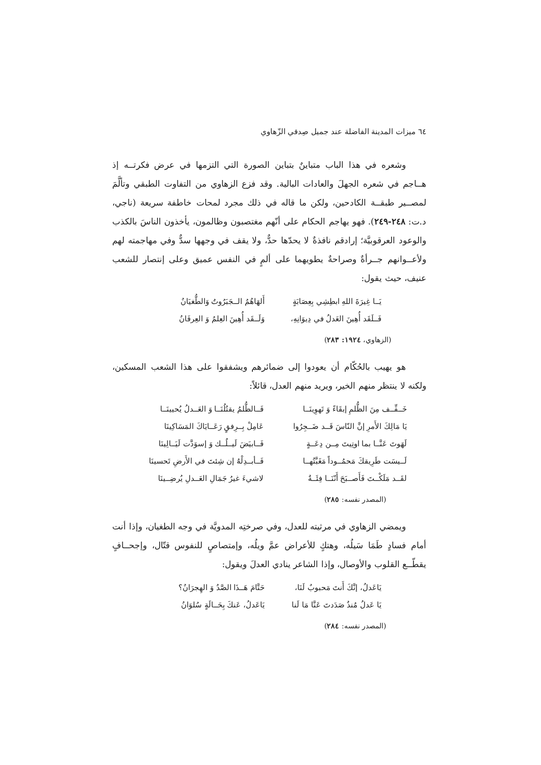٦٤ ميزات المدينة الفاضلة عند جميل صِدقي الزّهاوي
وشعره في هذا الباب متباينٌ بتباين الصورة التي التزمها في عرض فكرتــه إذ هــاجم في شعره الجهلَ والعادات البالية. وقد فزع الزهاوي من التفاوت الطبقي وتألَّمَ لمصــير طبقــة الكادحين، ولكن ما قاله في ذلك مجرد لمحات خاطفة سريعة (ناجي، د.ت: ٢٤٨-٢٤٩). فهو يهاجم الحكام على أنّهم مغتصبون وظالمون، يأخذون الناسَ بالكذب والوعود العرقوبيَّة؛ إرادقم نافذةٌ لا يحدّها حدٌّ، ولا يقف في وجهها سدٌّ وفي مهاجمته لهم ولأعــوانهم جــرأةٌ وصراحةٌ يطويهما على ألمٍ في النفس عميق وعلى إنتصار للشعب عنيف، حيث يقول:
يَــا غِيرَةَ اللهِ ابطِشِي بِعِصَابَةٍ أَلهَاهُمُ الــجَبَرُوتُ وَالطُّغيَانُ
فَــلَقَد أُهِينَ العَدلُ في دِيوَانِهِ، وَلَــقَد أُهِينَ العِلمُ وَ العِرفَانُ
(الزهاوي، ١٩٢٤: ٢٨٣)
هو يهيب بالحُكّام أن يعودوا إلى ضمائرهم ويشفقوا على هذا الشعب المسكين، ولكنه لا ينتظر منهم الخير، ويريد منهم العدل، قائلاً:
خَــفِّــف مِنَ الظُّلمِ إبقَاءً وَ تَهوِينَــا فَــالظُّلمُ يقتُلُنَــا وَ العَــدلُ يُحيينَــا
يَا مَالِكَ الأَمرِ إنَّ النّاسَ قَــد ضَــجِرُوا عَامِلْ بِــرِفقٍ رَعَــايَاكَ المَسَاكِينَا
لَهَوتَ عَنَّــا بما اوتِيتَ مِــن دِعَــةٍ فَــابيَضَ لَيــلُــك وَ إسوَدَّت لَيَــالِينَا
لَــيسَت طَرِيقكَ مَحمُــوداً مَغَبَّتُهــا فَــأبــدِلْهُ إن شِئتَ في الأَرضِ تَحسينَا
لقَــد مَلَكْــتَ فَأَصــبَحَ أَنّنَــا فِئَــةٌ لاشيءَ غيرُ جَمَالِ العَــدلِ يُرضِــينَا
(المصدر نفسه: ٢٨٥)
ويمضي الزهاوي في مرثيته للعدل، وفي صرختِه المدويَّة في وجه الطغيان، وإذا أنت أمام فسادٍ طَمَا سَيلُه، وهتكٍ للأعراض عمَّ ويلُه، وإمتصاصٍ للنفوس قتّال، وإجحــافٍ يقطّــع القلوب والأوصال، وإذا الشاعر ينادي العدلَ ويقول:
يَاعَدلُ، إنَّكَ أَنتَ مَحبوبٌ لَنَا، حَتَّامَ هَــذَا الصَّدُ وَ الهِجرَانُ؟
يَا عَدلُ مُنذُ صَدَدتَ عَنَّا مَا لَنا يَاعَدلُ، عَنكَ بِحَــالَةٍ سُلوَانُ
(المصدر نفسه: ٢٨٤)